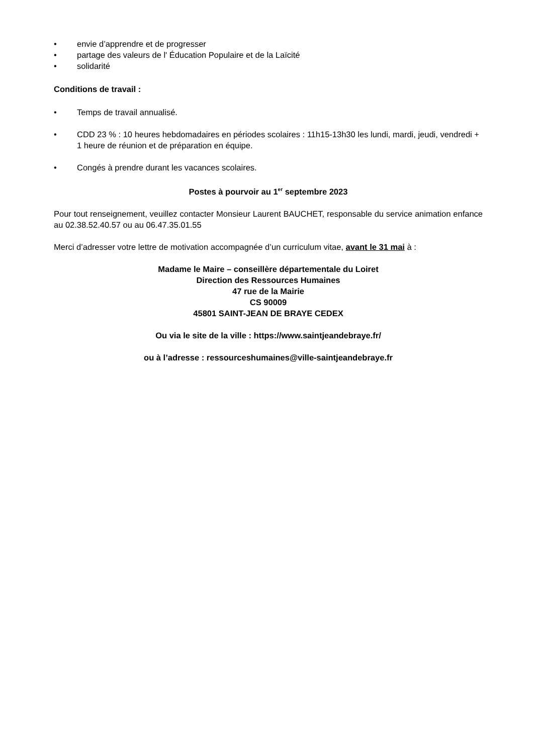• envie d’apprendre et de progresser
• partage des valeurs de l' Éducation Populaire et de la Laïcité
• solidarité
Conditions de travail :
• Temps de travail annualisé.
• CDD 23 % : 10 heures hebdomadaires en périodes scolaires : 11h15-13h30 les lundi, mardi, jeudi, vendredi + 1 heure de réunion et de préparation en équipe.
• Congés à prendre durant les vacances scolaires.
Postes à pourvoir au 1<sup>er</sup> septembre 2023
Pour tout renseignement, veuillez contacter Monsieur Laurent BAUCHET, responsable du service animation enfance au 02.38.52.40.57 ou au 06.47.35.01.55
Merci d’adresser votre lettre de motivation accompagnée d’un curriculum vitae, avant le 31 mai à :
Madame le Maire – conseillère départementale du Loiret
Direction des Ressources Humaines
47 rue de la Mairie
CS 90009
45801 SAINT-JEAN DE BRAYE CEDEX
Ou via le site de la ville : https://www.saintjeandebraye.fr/
ou à l’adresse : ressourceshumaines@ville-saintjeandebraye.fr